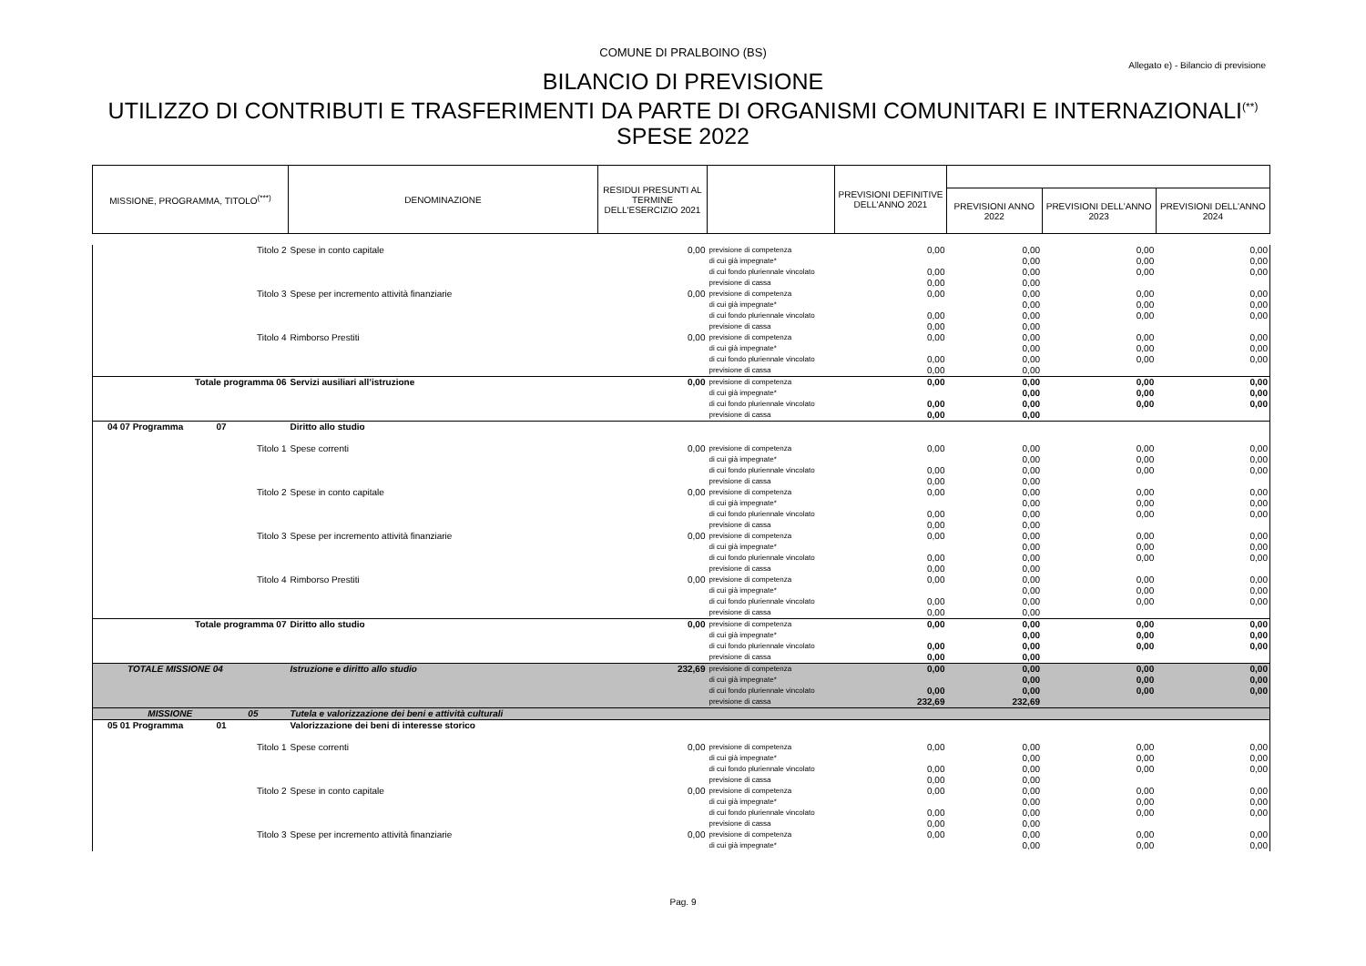COMUNE DI PRALBOINO (BS)
Allegato e) - Bilancio di previsione
BILANCIO DI PREVISIONE
UTILIZZO DI CONTRIBUTI E TRASFERIMENTI DA PARTE DI ORGANISMI COMUNITARI E INTERNAZIONALI<sup>(**)</sup>
SPESE 2022
| MISSIONE, PROGRAMMA, TITOLO<sup>(***)</sup> | DENOMINAZIONE | RESIDUI PRESUNTI AL TERMINE DELL'ESERCIZIO 2021 | | PREVISIONI DEFINITIVE DELL'ANNO 2021 | | | |
| --- | --- | --- | --- | --- | --- | --- | --- |
| | | | | | PREVISIONI ANNO 2022 | PREVISIONI DELL'ANNO 2023 | PREVISIONI DELL'ANNO 2024 |
| Titolo 2 | Spese in conto capitale | 0,00 | previsione di competenza | 0,00 | 0,00 | 0,00 | 0,00 |
| | | | di cui già impegnate* | | 0,00 | 0,00 | 0,00 |
| | | | di cui fondo pluriennale vincolato | 0,00 | 0,00 | 0,00 | 0,00 |
| | | | previsione di cassa | 0,00 | 0,00 | | |
| Titolo 3 | Spese per incremento attività finanziarie | 0,00 | previsione di competenza | 0,00 | 0,00 | 0,00 | 0,00 |
| | | | di cui già impegnate* | | 0,00 | 0,00 | 0,00 |
| | | | di cui fondo pluriennale vincolato | 0,00 | 0,00 | 0,00 | 0,00 |
| | | | previsione di cassa | 0,00 | 0,00 | | |
| Titolo 4 | Rimborso Prestiti | 0,00 | previsione di competenza | 0,00 | 0,00 | 0,00 | 0,00 |
| | | | di cui già impegnate* | | 0,00 | 0,00 | 0,00 |
| | | | di cui fondo pluriennale vincolato | 0,00 | 0,00 | 0,00 | 0,00 |
| | | | previsione di cassa | 0,00 | 0,00 | | |
| Totale programma 06 | Servizi ausiliari all’istruzione | 0,00 | previsione di competenza | 0,00 | 0,00 | 0,00 | 0,00 |
| | | | di cui già impegnate* | | 0,00 | 0,00 | 0,00 |
| | | | di cui fondo pluriennale vincolato | 0,00 | 0,00 | 0,00 | 0,00 |
| | | | previsione di cassa | 0,00 | 0,00 | | |
| 04 07 Programma 07 | Diritto allo studio | | | | | | |
| Titolo 1 | Spese correnti | 0,00 | previsione di competenza | 0,00 | 0,00 | 0,00 | 0,00 |
| | | | di cui già impegnate* | | 0,00 | 0,00 | 0,00 |
| | | | di cui fondo pluriennale vincolato | 0,00 | 0,00 | 0,00 | 0,00 |
| | | | previsione di cassa | 0,00 | 0,00 | | |
| Titolo 2 | Spese in conto capitale | 0,00 | previsione di competenza | 0,00 | 0,00 | 0,00 | 0,00 |
| | | | di cui già impegnate* | | 0,00 | 0,00 | 0,00 |
| | | | di cui fondo pluriennale vincolato | 0,00 | 0,00 | 0,00 | 0,00 |
| | | | previsione di cassa | 0,00 | 0,00 | | |
| Titolo 3 | Spese per incremento attività finanziarie | 0,00 | previsione di competenza | 0,00 | 0,00 | 0,00 | 0,00 |
| | | | di cui già impegnate* | | 0,00 | 0,00 | 0,00 |
| | | | di cui fondo pluriennale vincolato | 0,00 | 0,00 | 0,00 | 0,00 |
| | | | previsione di cassa | 0,00 | 0,00 | | |
| Titolo 4 | Rimborso Prestiti | 0,00 | previsione di competenza | 0,00 | 0,00 | 0,00 | 0,00 |
| | | | di cui già impegnate* | | 0,00 | 0,00 | 0,00 |
| | | | di cui fondo pluriennale vincolato | 0,00 | 0,00 | 0,00 | 0,00 |
| | | | previsione di cassa | 0,00 | 0,00 | | |
| Totale programma 07 | Diritto allo studio | 0,00 | previsione di competenza | 0,00 | 0,00 | 0,00 | 0,00 |
| | | | di cui già impegnate* | | 0,00 | 0,00 | 0,00 |
| | | | di cui fondo pluriennale vincolato | 0,00 | 0,00 | 0,00 | 0,00 |
| | | | previsione di cassa | 0,00 | 0,00 | | |
| TOTALE MISSIONE 04 | Istruzione e diritto allo studio | 232,69 | previsione di competenza | 0,00 | 0,00 | 0,00 | 0,00 |
| | | | di cui già impegnate* | | 0,00 | 0,00 | 0,00 |
| | | | di cui fondo pluriennale vincolato | 0,00 | 0,00 | 0,00 | 0,00 |
| | | | previsione di cassa | 232,69 | 232,69 | | |
| MISSIONE 05 | Tutela e valorizzazione dei beni e attività culturali | | | | | | |
| 05 01 Programma 01 | Valorizzazione dei beni di interesse storico | | | | | | |
| Titolo 1 | Spese correnti | 0,00 | previsione di competenza | 0,00 | 0,00 | 0,00 | 0,00 |
| | | | di cui già impegnate* | | 0,00 | 0,00 | 0,00 |
| | | | di cui fondo pluriennale vincolato | 0,00 | 0,00 | 0,00 | 0,00 |
| | | | previsione di cassa | 0,00 | 0,00 | | |
| Titolo 2 | Spese in conto capitale | 0,00 | previsione di competenza | 0,00 | 0,00 | 0,00 | 0,00 |
| | | | di cui già impegnate* | | 0,00 | 0,00 | 0,00 |
| | | | di cui fondo pluriennale vincolato | 0,00 | 0,00 | 0,00 | 0,00 |
| | | | previsione di cassa | 0,00 | 0,00 | | |
| Titolo 3 | Spese per incremento attività finanziarie | 0,00 | previsione di competenza | 0,00 | 0,00 | 0,00 | 0,00 |
| | | | di cui già impegnate* | | 0,00 | 0,00 | 0,00 |
Pag. 9